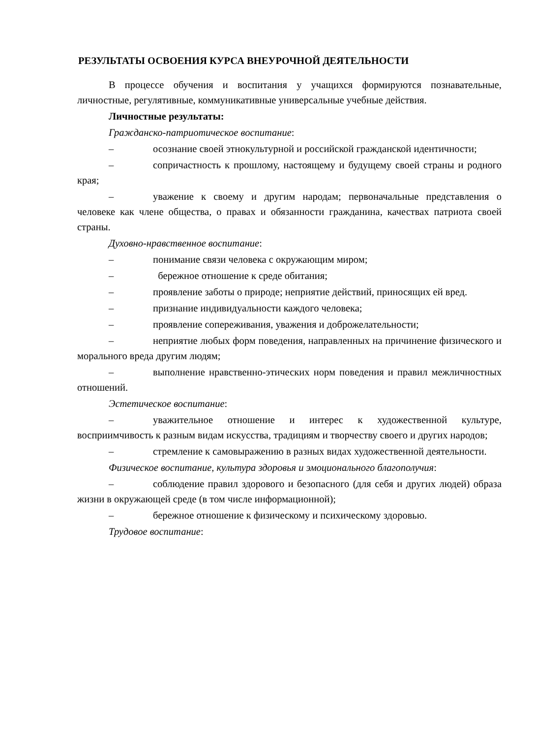РЕЗУЛЬТАТЫ ОСВОЕНИЯ КУРСА ВНЕУРОЧНОЙ ДЕЯТЕЛЬНОСТИ
В процессе обучения и воспитания у учащихся формируются познавательные, личностные, регулятивные, коммуникативные универсальные учебные действия.
Личностные результаты:
Гражданско-патриотическое воспитание:
– осознание своей этнокультурной и российской гражданской идентичности;
– сопричастность к прошлому, настоящему и будущему своей страны и родного края;
– уважение к своему и другим народам; первоначальные представления о человеке как члене общества, о правах и обязанности гражданина, качествах патриота своей страны.
Духовно-нравственное воспитание:
– понимание связи человека с окружающим миром;
– бережное отношение к среде обитания;
– проявление заботы о природе; неприятие действий, приносящих ей вред.
– признание индивидуальности каждого человека;
– проявление сопереживания, уважения и доброжелательности;
– неприятие любых форм поведения, направленных на причинение физического и морального вреда другим людям;
– выполнение нравственно-этических норм поведения и правил межличностных отношений.
Эстетическое воспитание:
– уважительное отношение и интерес к художественной культуре, восприимчивость к разным видам искусства, традициям и творчеству своего и других народов;
– стремление к самовыражению в разных видах художественной деятельности.
Физическое воспитание, культура здоровья и эмоционального благополучия:
– соблюдение правил здорового и безопасного (для себя и других людей) образа жизни в окружающей среде (в том числе информационной);
– бережное отношение к физическому и психическому здоровью.
Трудовое воспитание: